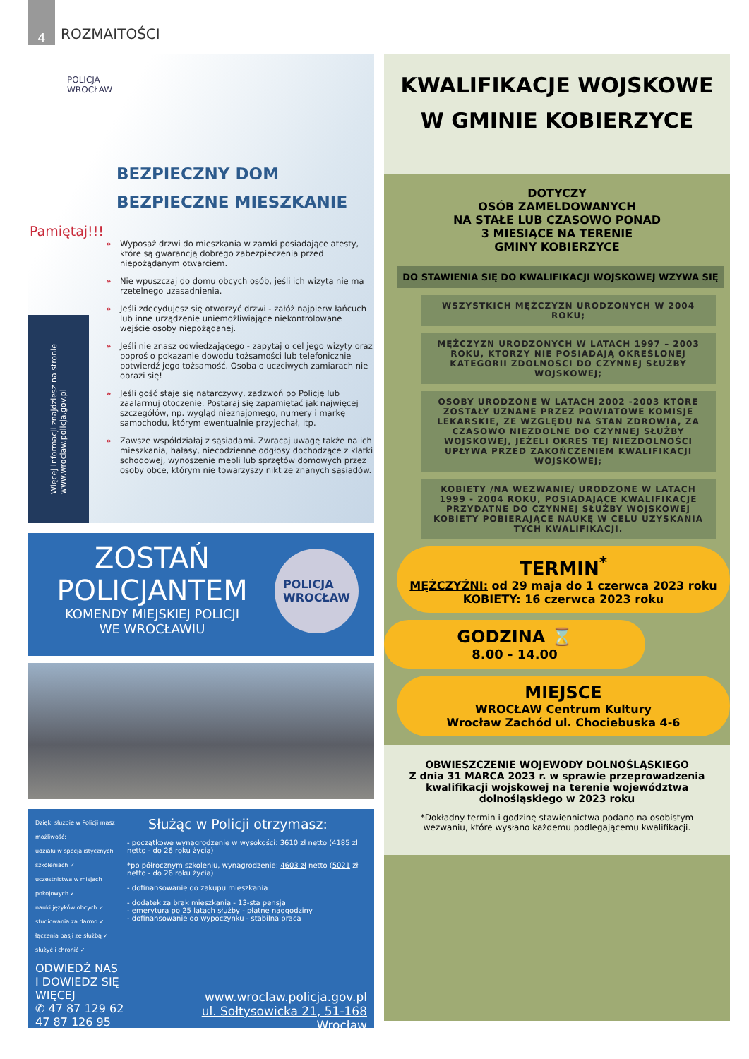4
ROZMAITOŚCI
POLICJA
WROCŁAW
BEZPIECZNY DOM
BEZPIECZNE MIESZKANIE
Pamiętaj!!!
» Wyposaż drzwi do mieszkania w zamki posiadające atesty, które są gwarancją dobrego zabezpieczenia przed niepożądanym otwarciem.
» Nie wpuszczaj do domu obcych osób, jeśli ich wizyta nie ma rzetelnego uzasadnienia.
» Jeśli zdecydujesz się otworzyć drzwi - załóż najpierw łańcuch lub inne urządzenie uniemożliwiające niekontrolowane wejście osoby niepożądanej.
» Jeśli nie znasz odwiedzającego - zapytaj o cel jego wizyty oraz poproś o pokazanie dowodu tożsamości lub telefonicznie potwierdź jego tożsamość. Osoba o uczciwych zamiarach nie obrazi się!
» Jeśli gość staje się natarczywy, zadzwoń po Policję lub zaalarmuj otoczenie. Postaraj się zapamiętać jak najwięcej szczegółów, np. wygląd nieznajomego, numery i markę samochodu, którym ewentualnie przyjechał, itp.
» Zawsze współdziałaj z sąsiadami. Zwracaj uwagę także na ich mieszkania, hałasy, niecodzienne odgłosy dochodzące z klatki schodowej, wynoszenie mebli lub sprzętów domowych przez osoby obce, którym nie towarzyszy nikt ze znanych sąsiadów.
Więcej informacji znajdziesz na stronie
www.wroclaw.policja.gov.pl
ZOSTAŃ
POLICJANTEM
KOMENDY MIEJSKIEJ POLICJI
WE WROCŁAWIU
POLICJA
WROCŁAW
Dzięki służbie w Policji masz możliwość:
udziału w specjalistycznych szkoleniach ✓
uczestnictwa w misjach pokojowych ✓
nauki języków obcych ✓
studiowania za darmo ✓
łączenia pasji ze służbą ✓
służyć i chronić ✓
Służąc w Policji otrzymasz:
- początkowe wynagrodzenie w wysokości: 3610 zł netto (4185 zł netto - do 26 roku życia)
*po półrocznym szkoleniu, wynagrodzenie: 4603 zł netto (5021 zł netto - do 26 roku życia)
- dofinansowanie do zakupu mieszkania
- dodatek za brak mieszkania - 13-sta pensja
- emerytura po 25 latach służby - płatne nadgodziny
- dofinansowanie do wypoczynku - stabilna praca
ODWIEDŹ NAS
I DOWIEDZ SIĘ WIĘCEJ
✆ 47 87 129 62
47 87 126 95
www.wroclaw.policja.gov.pl
ul. Sołtysowicka 21, 51-168 Wrocław
KWALIFIKACJE WOJSKOWE
W GMINIE KOBIERZYCE
DOTYCZY
OSÓB ZAMELDOWANYCH
NA STAŁE LUB CZASOWO PONAD
3 MIESIĄCE NA TERENIE
GMINY KOBIERZYCE
DO STAWIENIA SIĘ DO KWALIFIKACJI WOJSKOWEJ WZYWA SIĘ
WSZYSTKICH MĘŻCZYZN URODZONYCH W 2004 ROKU;
MĘŻCZYZN URODZONYCH W LATACH 1997 – 2003 ROKU, KTÓRZY NIE POSIADAJĄ OKREŚLONEJ KATEGORII ZDOLNOŚCI DO CZYNNEJ SŁUŻBY WOJSKOWEJ;
OSOBY URODZONE W LATACH 2002 -2003 KTÓRE ZOSTAŁY UZNANE PRZEZ POWIATOWE KOMISJE LEKARSKIE, ZE WZGLĘDU NA STAN ZDROWIA, ZA CZASOWO NIEZDOLNE DO CZYNNEJ SŁUŻBY WOJSKOWEJ, JEŻELI OKRES TEJ NIEZDOLNOŚCI UPŁYWA PRZED ZAKOŃCZENIEM KWALIFIKACJI WOJSKOWEJ;
KOBIETY /NA WEZWANIE/ URODZONE W LATACH 1999 - 2004 ROKU, POSIADAJĄCE KWALIFIKACJE PRZYDATNE DO CZYNNEJ SŁUŻBY WOJSKOWEJ KOBIETY POBIERAJĄCE NAUKĘ W CELU UZYSKANIA TYCH KWALIFIKACJI.
TERMIN<sup>*</sup>
MĘŻCZYŹNI: od 29 maja do 1 czerwca 2023 roku
KOBIETY: 16 czerwca 2023 roku
GODZINA ⌛
8.00 - 14.00
MIEJSCE
WROCŁAW Centrum Kultury
Wrocław Zachód ul. Chociebuska 4-6
OBWIESZCZENIE WOJEWODY DOLNOŚLĄSKIEGO
Z dnia 31 MARCA 2023 r. w sprawie przeprowadzenia kwalifikacji wojskowej na terenie województwa dolnośląskiego w 2023 roku
*Dokładny termin i godzinę stawiennictwa podano na osobistym wezwaniu, które wysłano każdemu podlegającemu kwalifikacji.